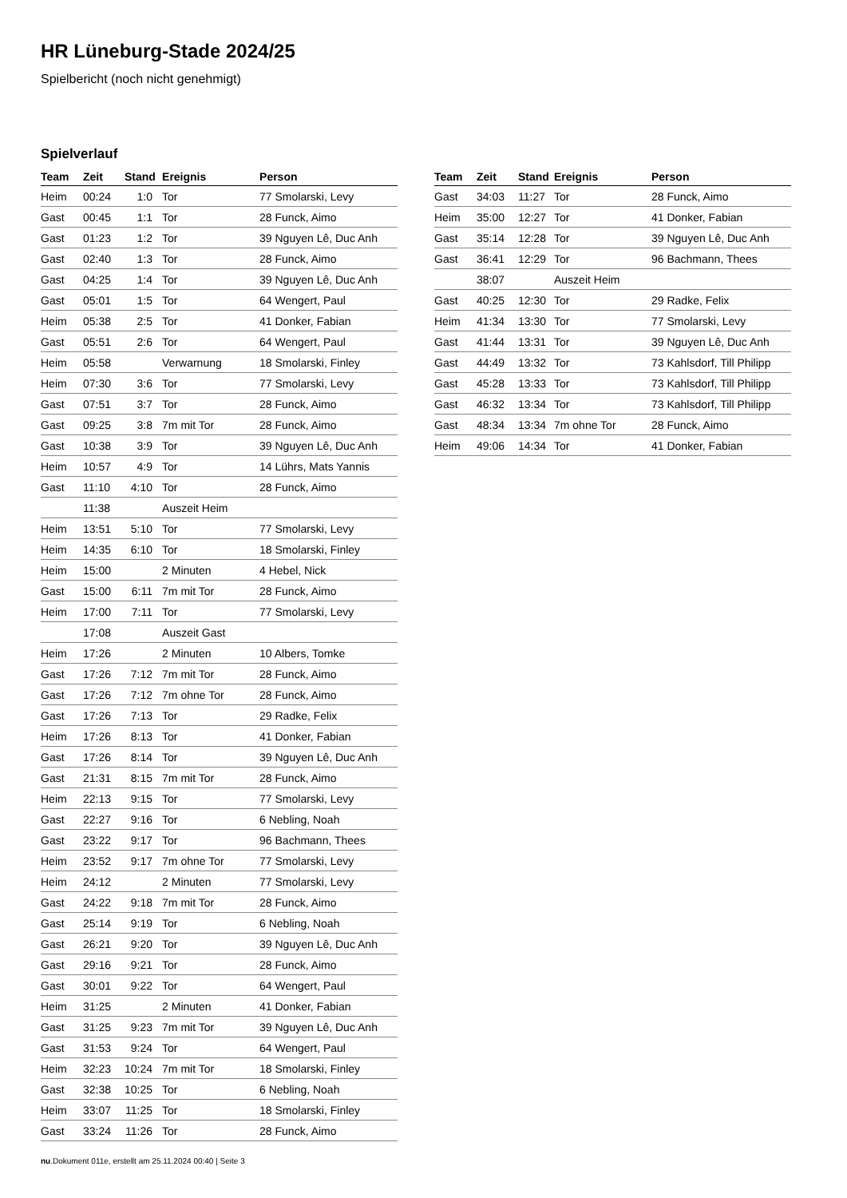HR Lüneburg-Stade 2024/25
Spielbericht (noch nicht genehmigt)
Spielverlauf
| Team | Zeit | Stand | Ereignis | Person |
| --- | --- | --- | --- | --- |
| Heim | 00:24 | 1:0 | Tor | 77 Smolarski, Levy |
| Gast | 00:45 | 1:1 | Tor | 28 Funck, Aimo |
| Gast | 01:23 | 1:2 | Tor | 39 Nguyen Lê, Duc Anh |
| Gast | 02:40 | 1:3 | Tor | 28 Funck, Aimo |
| Gast | 04:25 | 1:4 | Tor | 39 Nguyen Lê, Duc Anh |
| Gast | 05:01 | 1:5 | Tor | 64 Wengert, Paul |
| Heim | 05:38 | 2:5 | Tor | 41 Donker, Fabian |
| Gast | 05:51 | 2:6 | Tor | 64 Wengert, Paul |
| Heim | 05:58 | | Verwarnung | 18 Smolarski, Finley |
| Heim | 07:30 | 3:6 | Tor | 77 Smolarski, Levy |
| Gast | 07:51 | 3:7 | Tor | 28 Funck, Aimo |
| Gast | 09:25 | 3:8 | 7m mit Tor | 28 Funck, Aimo |
| Gast | 10:38 | 3:9 | Tor | 39 Nguyen Lê, Duc Anh |
| Heim | 10:57 | 4:9 | Tor | 14 Lührs, Mats Yannis |
| Gast | 11:10 | 4:10 | Tor | 28 Funck, Aimo |
| | 11:38 | | Auszeit Heim | |
| Heim | 13:51 | 5:10 | Tor | 77 Smolarski, Levy |
| Heim | 14:35 | 6:10 | Tor | 18 Smolarski, Finley |
| Heim | 15:00 | | 2 Minuten | 4 Hebel, Nick |
| Gast | 15:00 | 6:11 | 7m mit Tor | 28 Funck, Aimo |
| Heim | 17:00 | 7:11 | Tor | 77 Smolarski, Levy |
| | 17:08 | | Auszeit Gast | |
| Heim | 17:26 | | 2 Minuten | 10 Albers, Tomke |
| Gast | 17:26 | 7:12 | 7m mit Tor | 28 Funck, Aimo |
| Gast | 17:26 | 7:12 | 7m ohne Tor | 28 Funck, Aimo |
| Gast | 17:26 | 7:13 | Tor | 29 Radke, Felix |
| Heim | 17:26 | 8:13 | Tor | 41 Donker, Fabian |
| Gast | 17:26 | 8:14 | Tor | 39 Nguyen Lê, Duc Anh |
| Gast | 21:31 | 8:15 | 7m mit Tor | 28 Funck, Aimo |
| Heim | 22:13 | 9:15 | Tor | 77 Smolarski, Levy |
| Gast | 22:27 | 9:16 | Tor | 6 Nebling, Noah |
| Gast | 23:22 | 9:17 | Tor | 96 Bachmann, Thees |
| Heim | 23:52 | 9:17 | 7m ohne Tor | 77 Smolarski, Levy |
| Heim | 24:12 | | 2 Minuten | 77 Smolarski, Levy |
| Gast | 24:22 | 9:18 | 7m mit Tor | 28 Funck, Aimo |
| Gast | 25:14 | 9:19 | Tor | 6 Nebling, Noah |
| Gast | 26:21 | 9:20 | Tor | 39 Nguyen Lê, Duc Anh |
| Gast | 29:16 | 9:21 | Tor | 28 Funck, Aimo |
| Gast | 30:01 | 9:22 | Tor | 64 Wengert, Paul |
| Heim | 31:25 | | 2 Minuten | 41 Donker, Fabian |
| Gast | 31:25 | 9:23 | 7m mit Tor | 39 Nguyen Lê, Duc Anh |
| Gast | 31:53 | 9:24 | Tor | 64 Wengert, Paul |
| Heim | 32:23 | 10:24 | 7m mit Tor | 18 Smolarski, Finley |
| Gast | 32:38 | 10:25 | Tor | 6 Nebling, Noah |
| Heim | 33:07 | 11:25 | Tor | 18 Smolarski, Finley |
| Gast | 33:24 | 11:26 | Tor | 28 Funck, Aimo |
| Team | Zeit | Stand | Ereignis | Person |
| --- | --- | --- | --- | --- |
| Gast | 34:03 | 11:27 | Tor | 28 Funck, Aimo |
| Heim | 35:00 | 12:27 | Tor | 41 Donker, Fabian |
| Gast | 35:14 | 12:28 | Tor | 39 Nguyen Lê, Duc Anh |
| Gast | 36:41 | 12:29 | Tor | 96 Bachmann, Thees |
| | 38:07 | | Auszeit Heim | |
| Gast | 40:25 | 12:30 | Tor | 29 Radke, Felix |
| Heim | 41:34 | 13:30 | Tor | 77 Smolarski, Levy |
| Gast | 41:44 | 13:31 | Tor | 39 Nguyen Lê, Duc Anh |
| Gast | 44:49 | 13:32 | Tor | 73 Kahlsdorf, Till Philipp |
| Gast | 45:28 | 13:33 | Tor | 73 Kahlsdorf, Till Philipp |
| Gast | 46:32 | 13:34 | Tor | 73 Kahlsdorf, Till Philipp |
| Gast | 48:34 | 13:34 | 7m ohne Tor | 28 Funck, Aimo |
| Heim | 49:06 | 14:34 | Tor | 41 Donker, Fabian |
nu.Dokument 011e, erstellt am 25.11.2024 00:40 | Seite 3